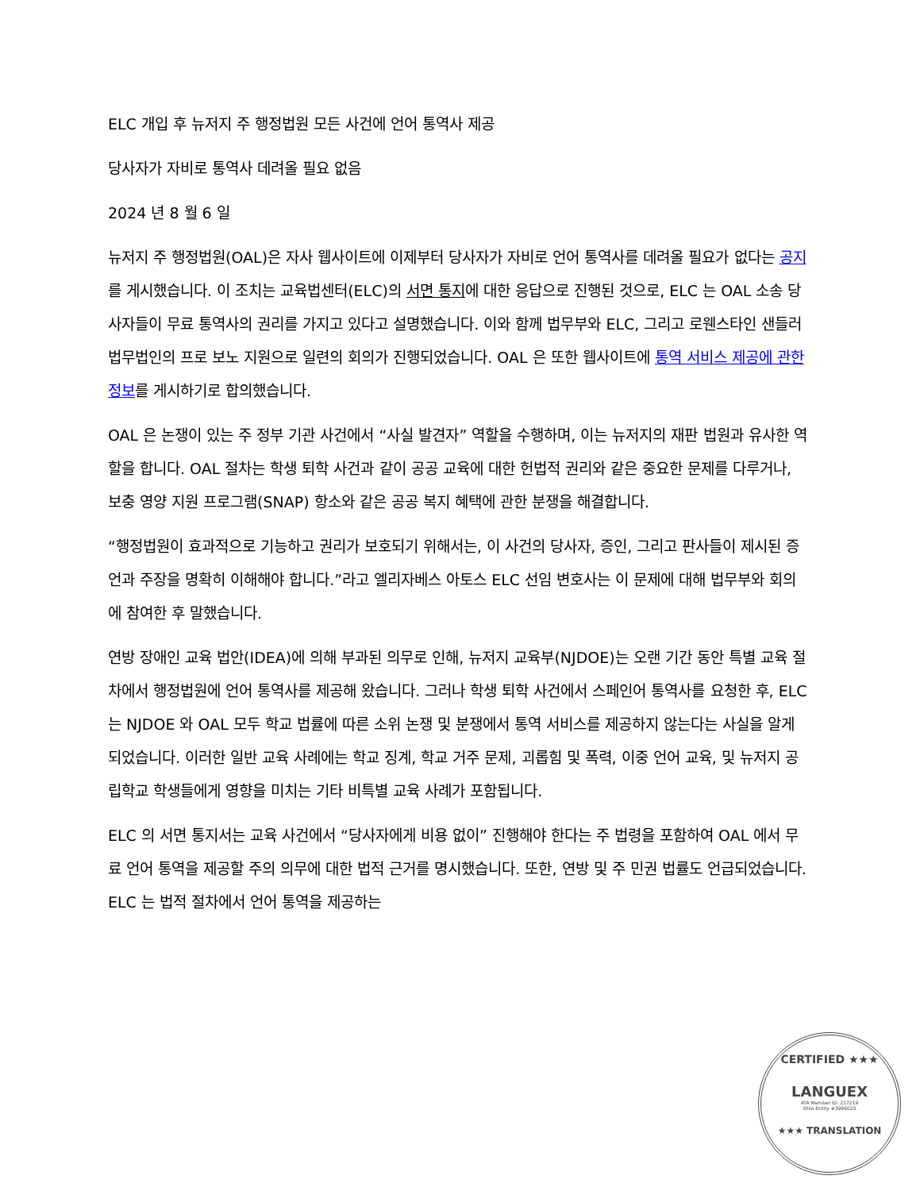ELC 개입 후 뉴저지 주 행정법원 모든 사건에 언어 통역사 제공
당사자가 자비로 통역사 데려올 필요 없음
2024 년 8 월 6 일
뉴저지 주 행정법원(OAL)은 자사 웹사이트에 이제부터 당사자가 자비로 언어 통역사를 데려올 필요가 없다는 공지를 게시했습니다. 이 조치는 교육법센터(ELC)의 서면 통지에 대한 응답으로 진행된 것으로, ELC 는 OAL 소송 당사자들이 무료 통역사의 권리를 가지고 있다고 설명했습니다. 이와 함께 법무부와 ELC, 그리고 로웬스타인 샌들러 법무법인의 프로 보노 지원으로 일련의 회의가 진행되었습니다. OAL 은 또한 웹사이트에 통역 서비스 제공에 관한 정보를 게시하기로 합의했습니다.
OAL 은 논쟁이 있는 주 정부 기관 사건에서 “사실 발견자” 역할을 수행하며, 이는 뉴저지의 재판 법원과 유사한 역할을 합니다. OAL 절차는 학생 퇴학 사건과 같이 공공 교육에 대한 헌법적 권리와 같은 중요한 문제를 다루거나, 보충 영양 지원 프로그램(SNAP) 항소와 같은 공공 복지 혜택에 관한 분쟁을 해결합니다.
“행정법원이 효과적으로 기능하고 권리가 보호되기 위해서는, 이 사건의 당사자, 증인, 그리고 판사들이 제시된 증언과 주장을 명확히 이해해야 합니다.”라고 엘리자베스 아토스 ELC 선임 변호사는 이 문제에 대해 법무부와 회의에 참여한 후 말했습니다.
연방 장애인 교육 법안(IDEA)에 의해 부과된 의무로 인해, 뉴저지 교육부(NJDOE)는 오랜 기간 동안 특별 교육 절차에서 행정법원에 언어 통역사를 제공해 왔습니다. 그러나 학생 퇴학 사건에서 스페인어 통역사를 요청한 후, ELC 는 NJDOE 와 OAL 모두 학교 법률에 따른 소위 논쟁 및 분쟁에서 통역 서비스를 제공하지 않는다는 사실을 알게 되었습니다. 이러한 일반 교육 사례에는 학교 징계, 학교 거주 문제, 괴롭힘 및 폭력, 이중 언어 교육, 및 뉴저지 공립학교 학생들에게 영향을 미치는 기타 비특별 교육 사례가 포함됩니다.
ELC 의 서면 통지서는 교육 사건에서 “당사자에게 비용 없이” 진행해야 한다는 주 법령을 포함하여 OAL 에서 무료 언어 통역을 제공할 주의 의무에 대한 법적 근거를 명시했습니다. 또한, 연방 및 주 민권 법률도 언급되었습니다. ELC 는 법적 절차에서 언어 통역을 제공하는
CERTIFIED ★★★
LANGUEX
ATA Member ID: 217219
Ohio Entity #3996025
★★★ TRANSLATION